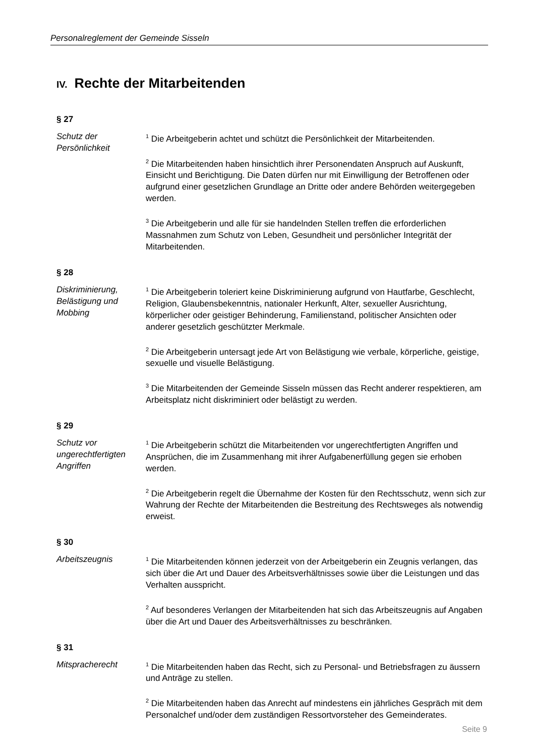Personalreglement der Gemeinde Sisseln
IV. Rechte der Mitarbeitenden
§ 27
Schutz der
Persönlichkeit
<sup>1</sup> Die Arbeitgeberin achtet und schützt die Persönlichkeit der Mitarbeitenden.
<sup>2</sup> Die Mitarbeitenden haben hinsichtlich ihrer Personendaten Anspruch auf Auskunft, Einsicht und Berichtigung. Die Daten dürfen nur mit Einwilligung der Betroffenen oder aufgrund einer gesetzlichen Grundlage an Dritte oder andere Behörden weitergegeben werden.
<sup>3</sup> Die Arbeitgeberin und alle für sie handelnden Stellen treffen die erforderlichen Massnahmen zum Schutz von Leben, Gesundheit und persönlicher Integrität der Mitarbeitenden.
§ 28
Diskriminierung, Belästigung und Mobbing
<sup>1</sup> Die Arbeitgeberin toleriert keine Diskriminierung aufgrund von Hautfarbe, Geschlecht, Religion, Glaubensbekenntnis, nationaler Herkunft, Alter, sexueller Ausrichtung, körperlicher oder geistiger Behinderung, Familienstand, politischer Ansichten oder anderer gesetzlich geschützter Merkmale.
<sup>2</sup> Die Arbeitgeberin untersagt jede Art von Belästigung wie verbale, körperliche, geistige, sexuelle und visuelle Belästigung.
<sup>3</sup> Die Mitarbeitenden der Gemeinde Sisseln müssen das Recht anderer respektieren, am Arbeitsplatz nicht diskriminiert oder belästigt zu werden.
§ 29
Schutz vor ungerechtfertigten Angriffen
<sup>1</sup> Die Arbeitgeberin schützt die Mitarbeitenden vor ungerechtfertigten Angriffen und Ansprüchen, die im Zusammenhang mit ihrer Aufgabenerfüllung gegen sie erhoben werden.
<sup>2</sup> Die Arbeitgeberin regelt die Übernahme der Kosten für den Rechtsschutz, wenn sich zur Wahrung der Rechte der Mitarbeitenden die Bestreitung des Rechtsweges als notwendig erweist.
§ 30
Arbeitszeugnis
<sup>1</sup> Die Mitarbeitenden können jederzeit von der Arbeitgeberin ein Zeugnis verlangen, das sich über die Art und Dauer des Arbeitsverhältnisses sowie über die Leistungen und das Verhalten ausspricht.
<sup>2</sup> Auf besonderes Verlangen der Mitarbeitenden hat sich das Arbeitszeugnis auf Angaben über die Art und Dauer des Arbeitsverhältnisses zu beschränken.
§ 31
Mitspracherecht
<sup>1</sup> Die Mitarbeitenden haben das Recht, sich zu Personal- und Betriebsfragen zu äussern und Anträge zu stellen.
<sup>2</sup> Die Mitarbeitenden haben das Anrecht auf mindestens ein jährliches Gespräch mit dem Personalchef und/oder dem zuständigen Ressortvorsteher des Gemeinderates.
Seite 9